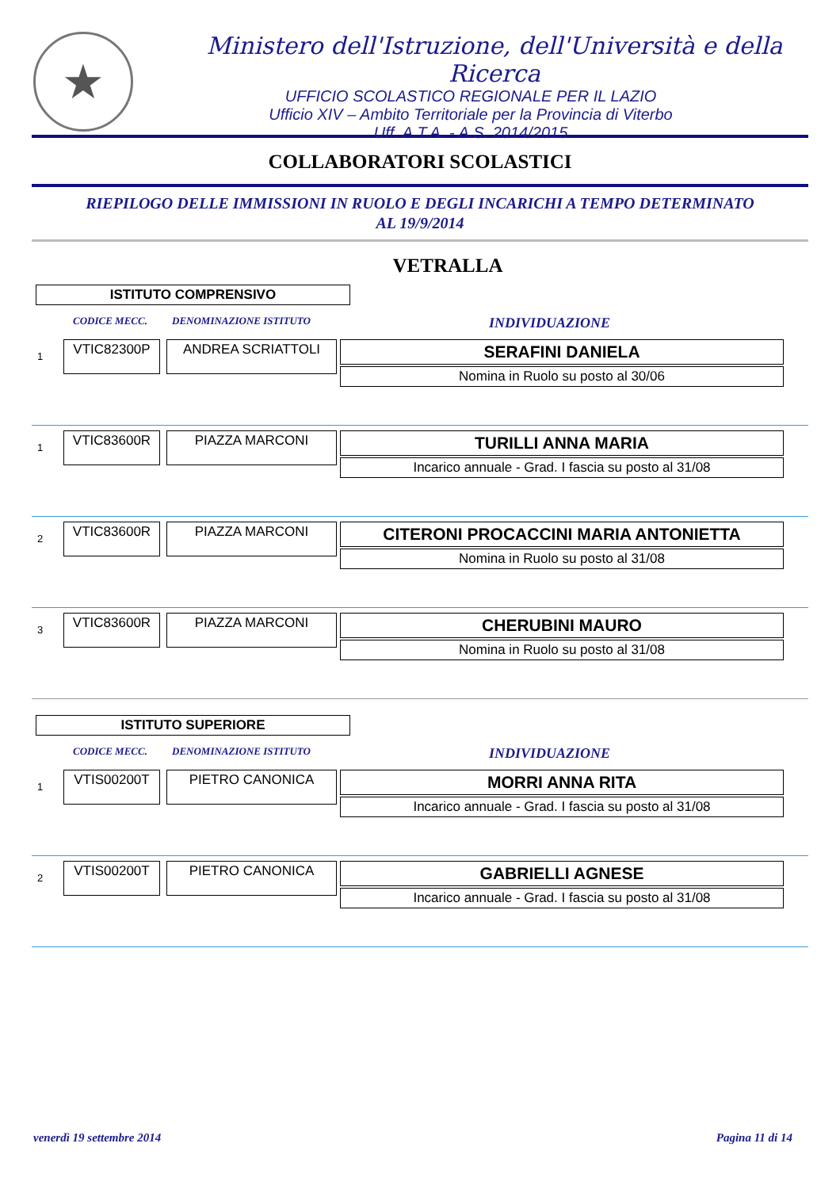★
Ministero dell'Istruzione, dell'Università e della Ricerca
UFFICIO SCOLASTICO REGIONALE PER IL LAZIO
Ufficio XIV – Ambito Territoriale per la Provincia di Viterbo
Uff. A.T.A. - A.S. 2014/2015
COLLABORATORI SCOLASTICI
RIEPILOGO DELLE IMMISSIONI IN RUOLO E DEGLI INCARICHI A TEMPO DETERMINATO
AL 19/9/2014
VETRALLA
ISTITUTO COMPRENSIVO
CODICE MECC. DENOMINAZIONE ISTITUTO INDIVIDUAZIONE
1
VTIC82300P ANDREA SCRIATTOLI
SERAFINI DANIELA
Nomina in Ruolo su posto al 30/06
1
VTIC83600R PIAZZA MARCONI
TURILLI ANNA MARIA
Incarico annuale - Grad. I fascia su posto al 31/08
2
VTIC83600R PIAZZA MARCONI
CITERONI PROCACCINI MARIA ANTONIETTA
Nomina in Ruolo su posto al 31/08
3
VTIC83600R PIAZZA MARCONI
CHERUBINI MAURO
Nomina in Ruolo su posto al 31/08
ISTITUTO SUPERIORE
CODICE MECC. DENOMINAZIONE ISTITUTO INDIVIDUAZIONE
1
VTIS00200T PIETRO CANONICA
MORRI ANNA RITA
Incarico annuale - Grad. I fascia su posto al 31/08
2
VTIS00200T PIETRO CANONICA
GABRIELLI AGNESE
Incarico annuale - Grad. I fascia su posto al 31/08
venerdì 19 settembre 2014 Pagina 11 di 14